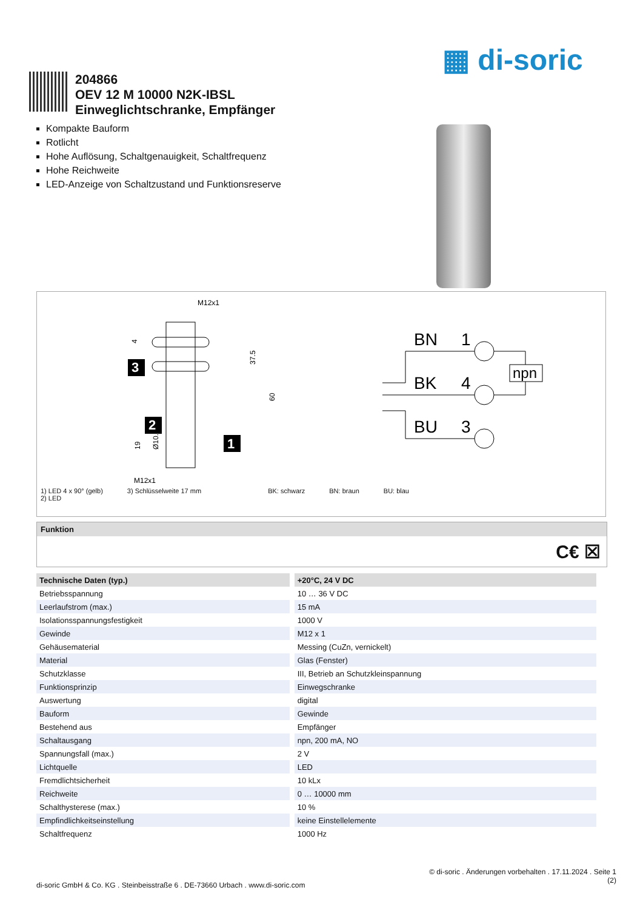▦ di-soric
204866
OEV 12 M 10000 N2K-IBSL
Einweglichtschranke, Empfänger
Kompakte Bauform
Rotlicht
Hohe Auflösung, Schaltgenauigkeit, Schaltfrequenz
Hohe Reichweite
LED-Anzeige von Schaltzustand und Funktionsreserve
M12x1
M12x1
37.5
60
19
Ø10.5
4
3
2
1
BN
1
BK
4
BU
3
npn
1) LED 4 x 90° (gelb)
2) LED 3) Schlüsselweite 17 mm BK: schwarz BN: braun BU: blau
Funktion
C€ ☒
| Technische Daten (typ.) | +20°C, 24 V DC |
| --- | --- |
| Betriebsspannung | 10 … 36 V DC |
| Leerlaufstrom (max.) | 15 mA |
| Isolationsspannungsfestigkeit | 1000 V |
| Gewinde | M12 x 1 |
| Gehäusematerial | Messing (CuZn, vernickelt) |
| Material | Glas (Fenster) |
| Schutzklasse | III, Betrieb an Schutzkleinspannung |
| Funktionsprinzip | Einwegschranke |
| Auswertung | digital |
| Bauform | Gewinde |
| Bestehend aus | Empfänger |
| Schaltausgang | npn, 200 mA, NO |
| Spannungsfall (max.) | 2 V |
| Lichtquelle | LED |
| Fremdlichtsicherheit | 10 kLx |
| Reichweite | 0 … 10000 mm |
| Schalthysterese (max.) | 10 % |
| Empfindlichkeitseinstellung | keine Einstellelemente |
| Schaltfrequenz | 1000 Hz |
© di-soric . Änderungen vorbehalten . 17.11.2024 . Seite 1
(2)
di-soric GmbH & Co. KG . Steinbeisstraße 6 . DE-73660 Urbach . www.di-soric.com